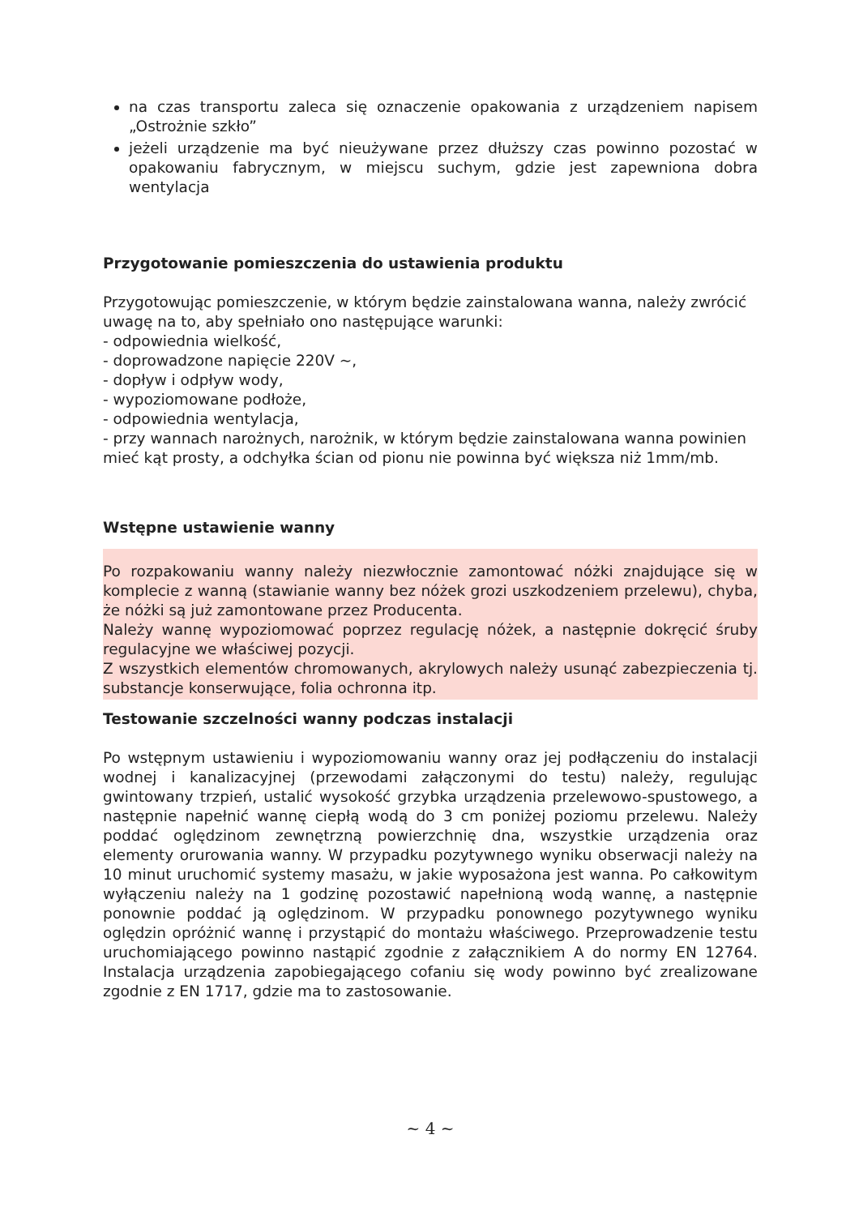na czas transportu zaleca się oznaczenie opakowania z urządzeniem napisem „Ostrożnie szkło”
jeżeli urządzenie ma być nieużywane przez dłuższy czas powinno pozostać w opakowaniu fabrycznym, w miejscu suchym, gdzie jest zapewniona dobra wentylacja
Przygotowanie pomieszczenia do ustawienia produktu
Przygotowując pomieszczenie, w którym będzie zainstalowana wanna, należy zwrócić uwagę na to, aby spełniało ono następujące warunki:
- odpowiednia wielkość,
- doprowadzone napięcie 220V ~,
- dopływ i odpływ wody,
- wypoziomowane podłoże,
- odpowiednia wentylacja,
- przy wannach narożnych, narożnik, w którym będzie zainstalowana wanna powinien mieć kąt prosty, a odchyłka ścian od pionu nie powinna być większa niż 1mm/mb.
Wstępne ustawienie wanny
Po rozpakowaniu wanny należy niezwłocznie zamontować nóżki znajdujące się w komplecie z wanną (stawianie wanny bez nóżek grozi uszkodzeniem przelewu), chyba, że nóżki są już zamontowane przez Producenta.
Należy wannę wypoziomować poprzez regulację nóżek, a następnie dokręcić śruby regulacyjne we właściwej pozycji.
Z wszystkich elementów chromowanych, akrylowych należy usunąć zabezpieczenia tj. substancje konserwujące, folia ochronna itp.
Testowanie szczelności wanny podczas instalacji
Po wstępnym ustawieniu i wypoziomowaniu wanny oraz jej podłączeniu do instalacji wodnej i kanalizacyjnej (przewodami załączonymi do testu) należy, regulując gwintowany trzpień, ustalić wysokość grzybka urządzenia przelewowo-spustowego, a następnie napełnić wannę ciepłą wodą do 3 cm poniżej poziomu przelewu. Należy poddać oględzinom zewnętrzną powierzchnię dna, wszystkie urządzenia oraz elementy orurowania wanny. W przypadku pozytywnego wyniku obserwacji należy na 10 minut uruchomić systemy masażu, w jakie wyposażona jest wanna. Po całkowitym wyłączeniu należy na 1 godzinę pozostawić napełnioną wodą wannę, a następnie ponownie poddać ją oględzinom. W przypadku ponownego pozytywnego wyniku oględzin opróżnić wannę i przystąpić do montażu właściwego. Przeprowadzenie testu uruchomiającego powinno nastąpić zgodnie z załącznikiem A do normy EN 12764. Instalacja urządzenia zapobiegającego cofaniu się wody powinno być zrealizowane zgodnie z EN 1717, gdzie ma to zastosowanie.
~ 4 ~